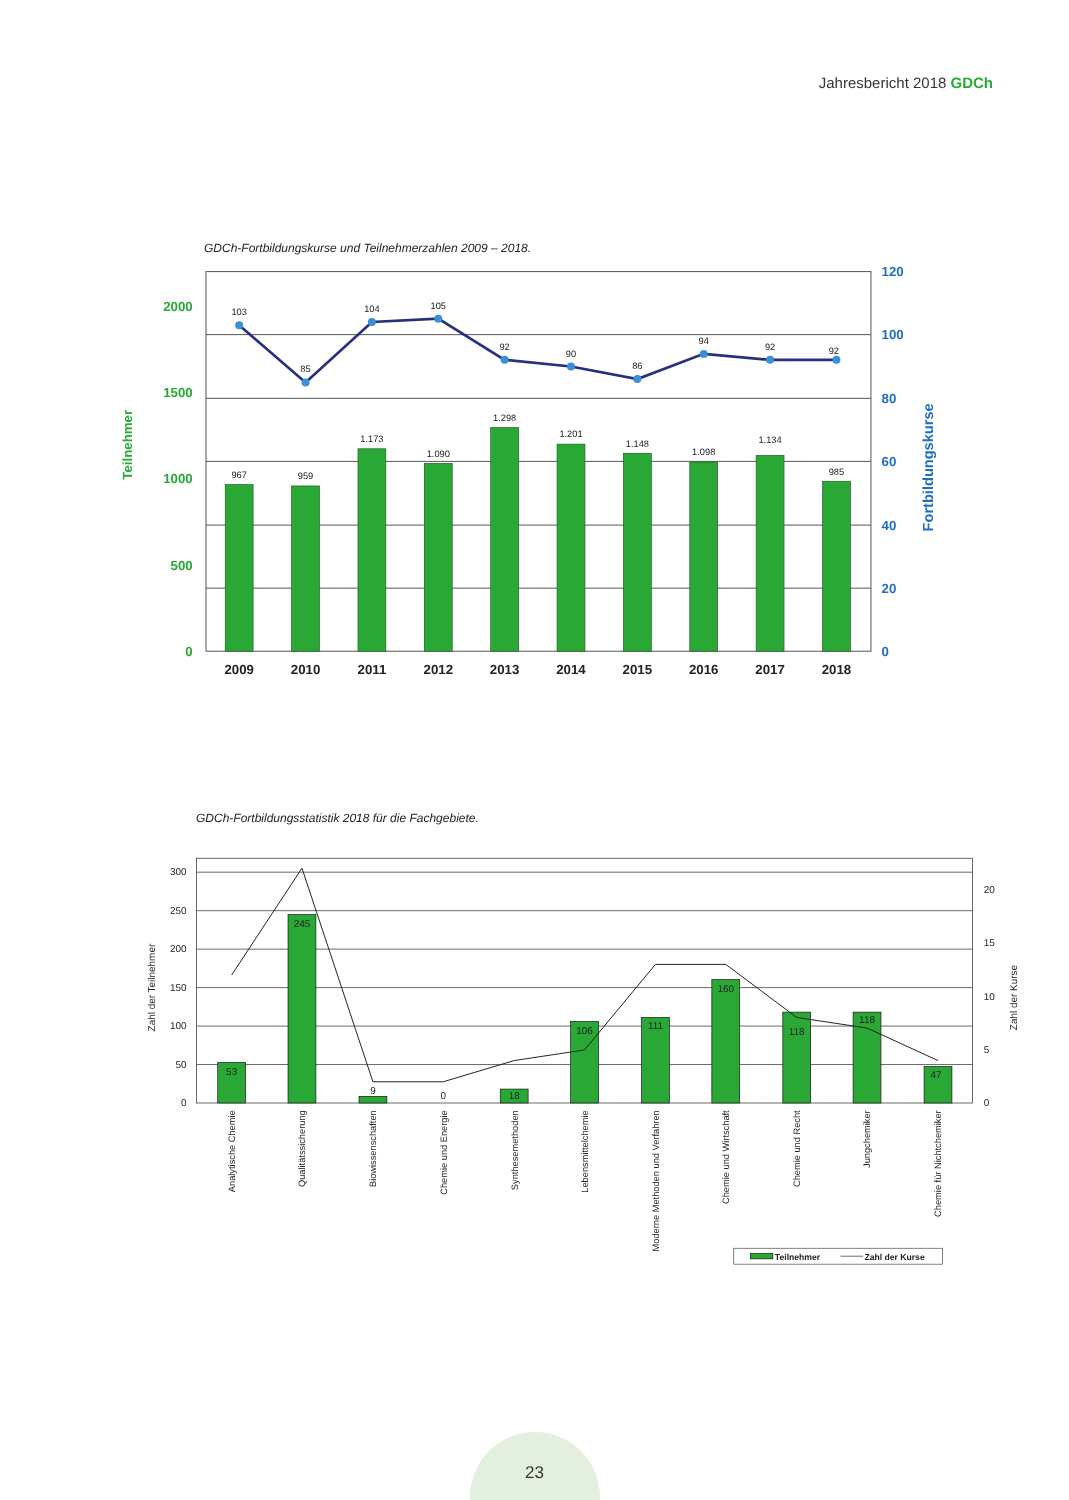Jahresbericht 2018 GDCh
GDCh-Fortbildungskurse und Teilnehmerzahlen 2009 – 2018.
103
85
104
105
92
90
86
94
92
92
967
959
1.173
1.090
1.298
1.201
1.148
1.098
1.134
985
2009
2010
2011
2012
2013
2014
2015
2016
2017
2018
2000
1500
1000
500
0
120
100
80
60
40
20
0
Teilnehmer
Fortbildungskurse
GDCh-Fortbildungsstatistik 2018 für die Fachgebiete.
53
245
9
0
18
106
111
160
118
118
47
300
250
200
150
100
50
0
20
15
10
5
0
Zahl der Teilnehmer
Zahl der Kurse
Analytische Chemie
Qualitätssicherung
Biowissenschaften
Chemie und Energie
Synthesemethoden
Lebensmittelchemie
Moderne Methoden und Verfahren
Chemie und Wirtschaft
Chemie und Recht
Jungchemiker
Chemie für Nichtchemiker
Teilnehmer
Zahl der Kurse
23